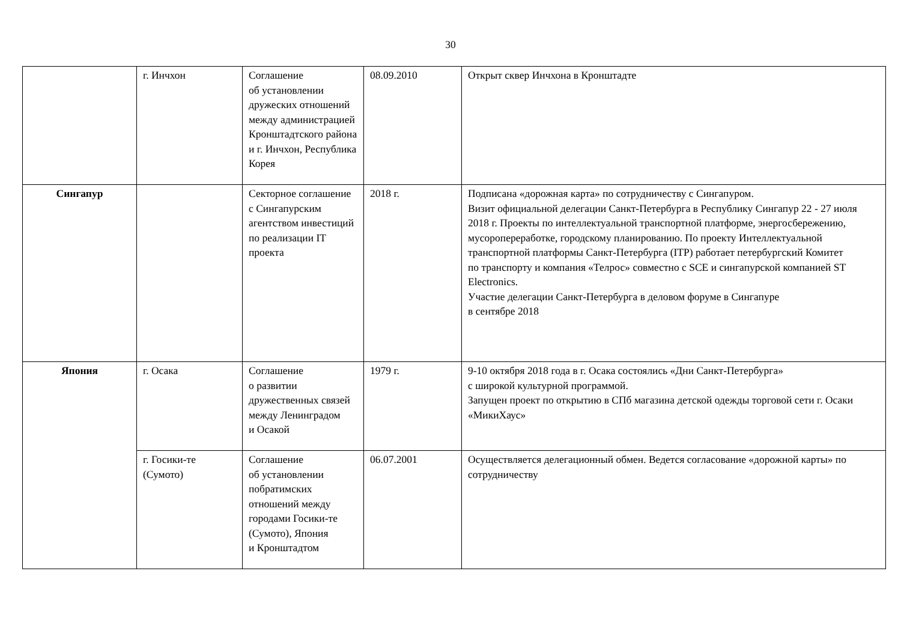30
| | г. Инчхон | Соглашение об установлении дружеских отношений между администрацией Кронштадтского района и г. Инчхон, Республика Корея | 08.09.2010 | Открыт сквер Инчхона в Кронштадте |
| Сингапур | | Секторное соглашение с Сингапурским агентством инвестиций по реализации IT проекта | 2018 г. | Подписана «дорожная карта» по сотрудничеству с Сингапуром. Визит официальной делегации Санкт-Петербурга в Республику Сингапур 22 - 27 июля 2018 г. Проекты по интеллектуальной транспортной платформе, энергосбережению, мусоропереработке, городскому планированию. По проекту Интеллектуальной транспортной платформы Санкт-Петербурга (ITP) работает петербургский Комитет по транспорту и компания «Телрос» совместно с SCE и сингапурской компанией ST Electronics. Участие делегации Санкт-Петербурга в деловом форуме в Сингапуре в сентябре 2018 |
| Япония | г. Осака | Соглашение о развитии дружественных связей между Ленинградом и Осакой | 1979 г. | 9-10 октября 2018 года в г. Осака состоялись «Дни Санкт-Петербурга» с широкой культурной программой. Запущен проект по открытию в СПб магазина детской одежды торговой сети г. Осаки «МикиХаус» |
| | г. Госики-те (Сумото) | Соглашение об установлении побратимских отношений между городами Госики-те (Сумото), Япония и Кронштадтом | 06.07.2001 | Осуществляется делегационный обмен. Ведется согласование «дорожной карты» по сотрудничеству |